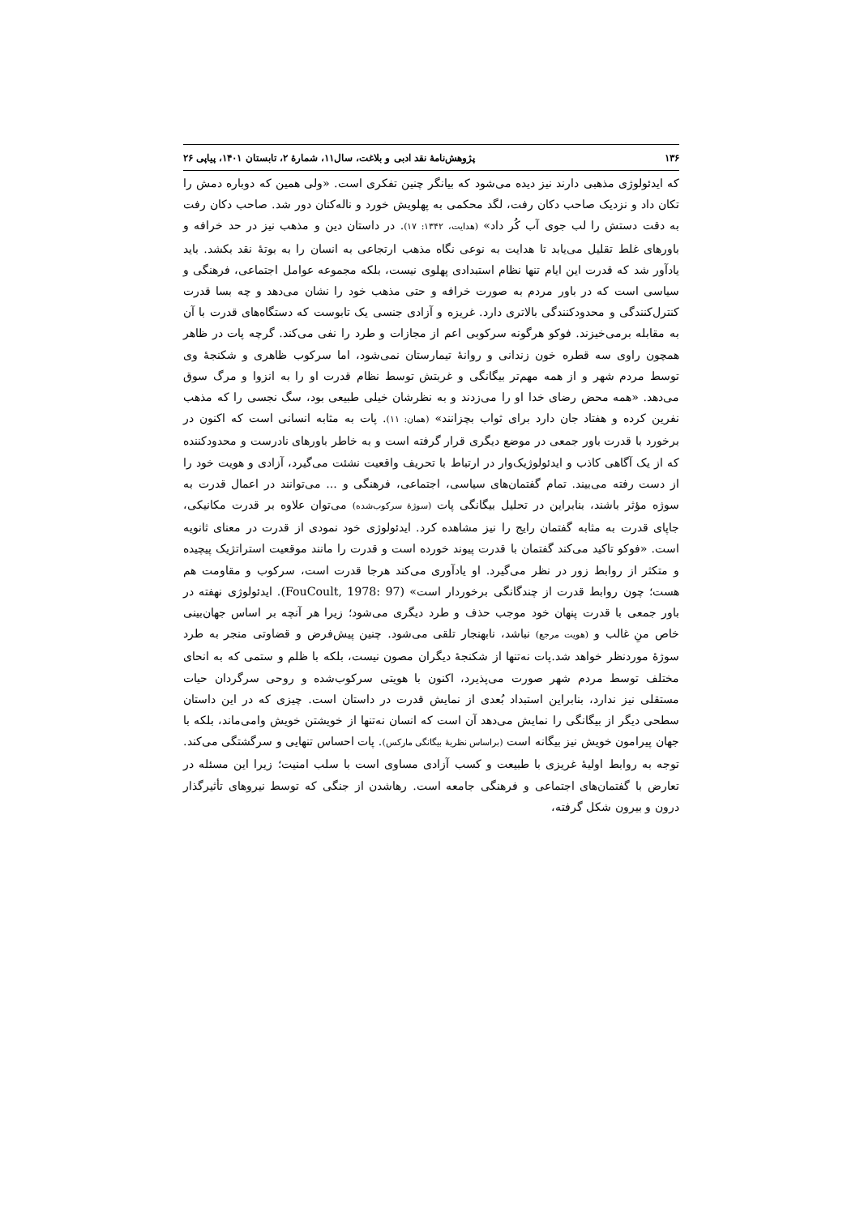۱۳۶ پژوهش‌نامهٔ نقد ادبی و بلاغت، سال۱۱، شمارهٔ ۲، تابستان ۱۴۰۱، پیاپی ۲۶
که ایدئولوژی مذهبی دارند نیز دیده می‌شود که بیانگر چنین تفکری است. «ولی همین که دوباره دمش را تکان داد و نزدیک صاحب دکان رفت، لگد محکمی به پهلویش خورد و ناله‌کنان دور شد. صاحب دکان رفت به دقت دستش را لب جوی آب کُر داد» (هدایت، ۱۳۴۲: ۱۷). در داستان دین و مذهب نیز در حد خرافه و باورهای غلط تقلیل می‌یابد تا هدایت به نوعی نگاه مذهب ارتجاعی به انسان را به بوتهٔ نقد بکشد. باید یادآور شد که قدرت این ایام تنها نظام استبدادی پهلوی نیست، بلکه مجموعه عوامل اجتماعی، فرهنگی و سیاسی است که در باور مردم به صورت خرافه و حتی مذهب خود را نشان می‌دهد و چه بسا قدرت کنترل‌کنندگی و محدودکنندگی بالاتری دارد. غریزه و آزادی جنسی یک تابوست که دستگاه‌های قدرت با آن به مقابله برمی‌خیزند. فوکو هرگونه سرکوبی اعم از مجازات و طرد را نفی می‌کند. گرچه پات در ظاهر همچون راوی سه قطره خون زندانی و روانهٔ تیمارستان نمی‌شود، اما سرکوب ظاهری و شکنجهٔ وی توسط مردم شهر و از همه مهم‌تر بیگانگی و غربتش توسط نظام قدرت او را به انزوا و مرگ سوق می‌دهد. «همه محض رضای خدا او را می‌زدند و به نظرشان خیلی طبیعی بود، سگ نجسی را که مذهب نفرین کرده و هفتاد جان دارد برای ثواب بچزانند» (همان: ۱۱). پات به مثابه انسانی است که اکنون در برخورد با قدرت باور جمعی در موضع دیگری قرار گرفته است و به خاطر باورهای نادرست و محدودکننده که از یک آگاهی کاذب و ایدئولوژیک‌وار در ارتباط با تحریف واقعیت نشئت می‌گیرد، آزادی و هویت خود را از دست رفته می‌بیند. تمام گفتمان‌های سیاسی، اجتماعی، فرهنگی و ... می‌توانند در اعمال قدرت به سوژه مؤثر باشند، بنابراین در تحلیل بیگانگی پات (سوژهٔ سرکوب‌شده) می‌توان علاوه بر قدرت مکانیکی، جاپای قدرت به مثابه گفتمان رایج را نیز مشاهده کرد. ایدئولوژی خود نمودی از قدرت در معنای ثانویه است. «فوکو تاکید می‌کند گفتمان با قدرت پیوند خورده است و قدرت را مانند موقعیت استراتژیک پیچیده و متکثر از روابط زور در نظر می‌گیرد. او یادآوری می‌کند هرجا قدرت است، سرکوب و مقاومت هم هست؛ چون روابط قدرت از چندگانگی برخوردار است» (FouCoult, 1978: 97). ایدئولوژی نهفته در باور جمعی با قدرت پنهان خود موجب حذف و طرد دیگری می‌شود؛ زیرا هر آنچه بر اساس جهان‌بینی خاص منِ غالب و (هویت مرجع) نباشد، نابهنجار تلقی می‌شود. چنین پیش‌فرض و قضاوتی منجر به طرد سوژهٔ موردنظر خواهد شد.پات نه‌تنها از شکنجهٔ دیگران مصون نیست، بلکه با ظلم و ستمی که به انحای مختلف توسط مردم شهر صورت می‌پذیرد، اکنون با هویتی سرکوب‌شده و روحی سرگردان حیات مستقلی نیز ندارد، بنابراین استبداد بُعدی از نمایش قدرت در داستان است. چیزی که در این داستان سطحی دیگر از بیگانگی را نمایش می‌دهد آن است که انسان نه‌تنها از خویشتن خویش وامی‌ماند، بلکه با جهان پیرامون خویش نیز بیگانه است (براساس نظریهٔ بیگانگی مارکس). پات احساس تنهایی و سرگشتگی می‌کند. توجه به روابط اولیهٔ غریزی با طبیعت و کسب آزادی مساوی است با سلب امنیت؛ زیرا این مسئله در تعارض با گفتمان‌های اجتماعی و فرهنگی جامعه است. رهاشدن از جنگی که توسط نیروهای تأثیرگذار درون و بیرون شکل گرفته،